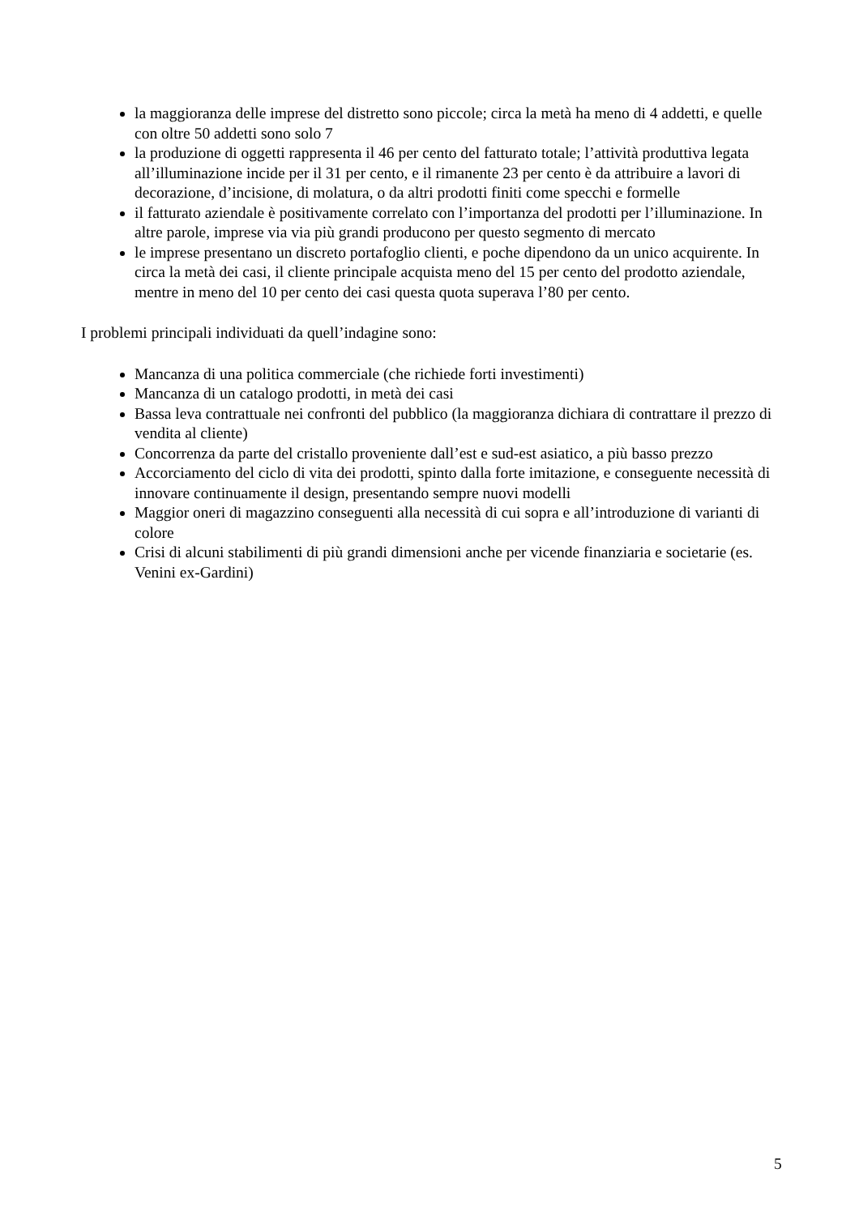la maggioranza delle imprese del distretto sono piccole; circa la metà ha meno di 4 addetti, e quelle con oltre 50 addetti sono solo 7
la produzione di oggetti rappresenta il 46 per cento del fatturato totale; l’attività produttiva legata all’illuminazione incide per il 31 per cento, e il rimanente 23 per cento è da attribuire a lavori di decorazione, d’incisione, di molatura, o da altri prodotti finiti come specchi e formelle
il fatturato aziendale è positivamente correlato con l’importanza del prodotti per l’illuminazione. In altre parole, imprese via via più grandi producono per questo segmento di mercato
le imprese presentano un discreto portafoglio clienti, e poche dipendono da un unico acquirente. In circa la metà dei casi, il cliente principale acquista meno del 15 per cento del prodotto aziendale, mentre in meno del 10 per cento dei casi questa quota superava l’80 per cento.
I problemi principali individuati da quell’indagine sono:
Mancanza di una politica commerciale (che richiede forti investimenti)
Mancanza di un catalogo prodotti, in metà dei casi
Bassa leva contrattuale nei confronti del pubblico (la maggioranza dichiara di contrattare il prezzo di vendita al cliente)
Concorrenza da parte del cristallo proveniente dall’est e sud-est asiatico, a più basso prezzo
Accorciamento del ciclo di vita dei prodotti, spinto dalla forte imitazione, e conseguente necessità di innovare continuamente il design, presentando sempre nuovi modelli
Maggior oneri di magazzino conseguenti alla necessità di cui sopra e all’introduzione di varianti di colore
Crisi di alcuni stabilimenti di più grandi dimensioni anche per vicende finanziaria e societarie (es. Venini ex-Gardini)
5